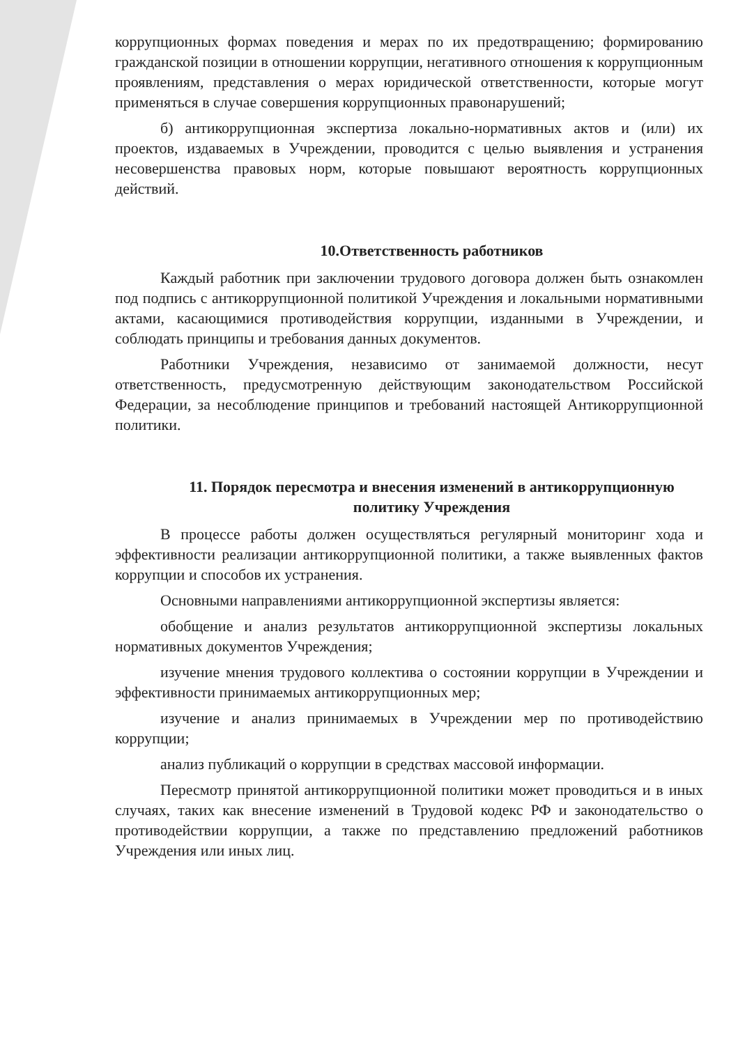коррупционных формах поведения и мерах по их предотвращению; формированию гражданской позиции в отношении коррупции, негативного отношения к коррупционным проявлениям, представления о мерах юридической ответственности, которые могут применяться в случае совершения коррупционных правонарушений;
б) антикоррупционная экспертиза локально-нормативных актов и (или) их проектов, издаваемых в Учреждении, проводится с целью выявления и устранения несовершенства правовых норм, которые повышают вероятность коррупционных действий.
10.Ответственность работников
Каждый работник при заключении трудового договора должен быть ознакомлен под подпись с антикоррупционной политикой Учреждения и локальными нормативными актами, касающимися противодействия коррупции, изданными в Учреждении, и соблюдать принципы и требования данных документов.
Работники Учреждения, независимо от занимаемой должности, несут ответственность, предусмотренную действующим законодательством Российской Федерации, за несоблюдение принципов и требований настоящей Антикоррупционной политики.
11. Порядок пересмотра и внесения изменений в антикоррупционную политику Учреждения
В процессе работы должен осуществляться регулярный мониторинг хода и эффективности реализации антикоррупционной политики, а также выявленных фактов коррупции и способов их устранения.
Основными направлениями антикоррупционной экспертизы является:
обобщение и анализ результатов антикоррупционной экспертизы локальных нормативных документов Учреждения;
изучение мнения трудового коллектива о состоянии коррупции в Учреждении и эффективности принимаемых антикоррупционных мер;
изучение и анализ принимаемых в Учреждении мер по противодействию коррупции;
анализ публикаций о коррупции в средствах массовой информации.
Пересмотр принятой антикоррупционной политики может проводиться и в иных случаях, таких как внесение изменений в Трудовой кодекс РФ и законодательство о противодействии коррупции, а также по представлению предложений работников Учреждения или иных лиц.